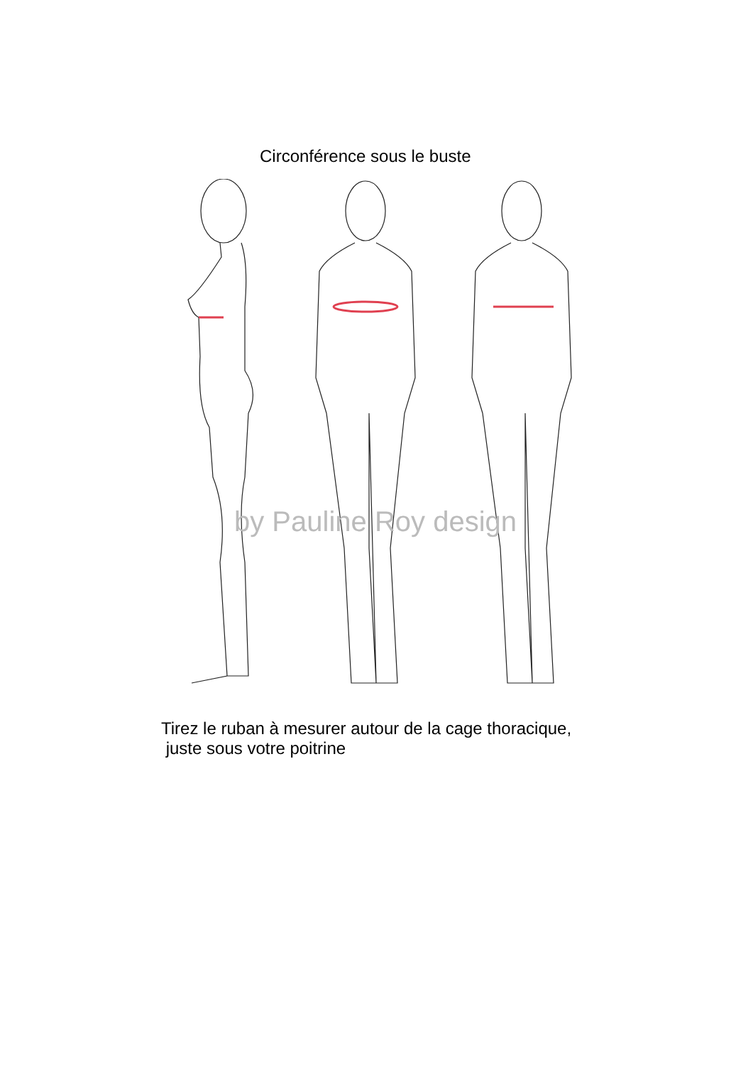Circonférence sous le buste
by Pauline Roy design
Tirez le ruban à mesurer autour de la cage thoracique,
juste sous votre poitrine